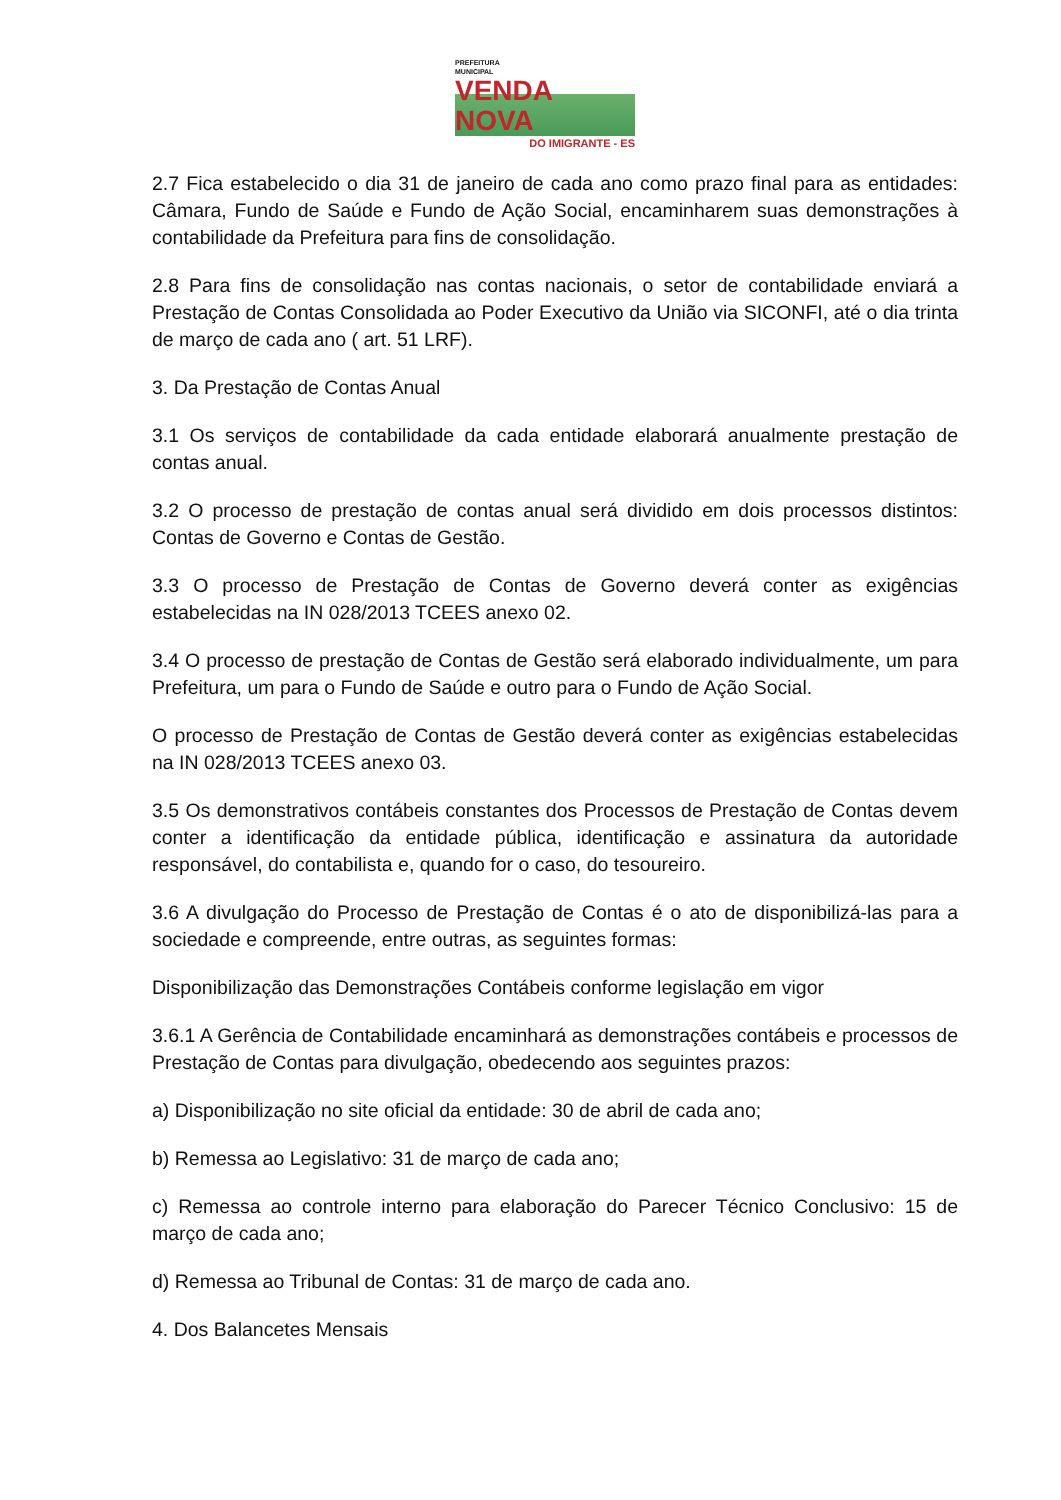PREFEITURA
MUNICIPAL
VENDA NOVA
DO IMIGRANTE - ES
2.7 Fica estabelecido o dia 31 de janeiro de cada ano como prazo final para as entidades: Câmara, Fundo de Saúde e Fundo de Ação Social, encaminharem suas demonstrações à contabilidade da Prefeitura para fins de consolidação.
2.8 Para fins de consolidação nas contas nacionais, o setor de contabilidade enviará a Prestação de Contas Consolidada ao Poder Executivo da União via SICONFI, até o dia trinta de março de cada ano ( art. 51 LRF).
3. Da Prestação de Contas Anual
3.1 Os serviços de contabilidade da cada entidade elaborará anualmente prestação de contas anual.
3.2 O processo de prestação de contas anual será dividido em dois processos distintos: Contas de Governo e Contas de Gestão.
3.3 O processo de Prestação de Contas de Governo deverá conter as exigências estabelecidas na IN 028/2013 TCEES anexo 02.
3.4 O processo de prestação de Contas de Gestão será elaborado individualmente, um para Prefeitura, um para o Fundo de Saúde e outro para o Fundo de Ação Social.
O processo de Prestação de Contas de Gestão deverá conter as exigências estabelecidas na IN 028/2013 TCEES anexo 03.
3.5 Os demonstrativos contábeis constantes dos Processos de Prestação de Contas devem conter a identificação da entidade pública, identificação e assinatura da autoridade responsável, do contabilista e, quando for o caso, do tesoureiro.
3.6 A divulgação do Processo de Prestação de Contas é o ato de disponibilizá-las para a sociedade e compreende, entre outras, as seguintes formas:
Disponibilização das Demonstrações Contábeis conforme legislação em vigor
3.6.1 A Gerência de Contabilidade encaminhará as demonstrações contábeis e processos de Prestação de Contas para divulgação, obedecendo aos seguintes prazos:
a) Disponibilização no site oficial da entidade: 30 de abril de cada ano;
b) Remessa ao Legislativo: 31 de março de cada ano;
c) Remessa ao controle interno para elaboração do Parecer Técnico Conclusivo: 15 de março de cada ano;
d) Remessa ao Tribunal de Contas: 31 de março de cada ano.
4. Dos Balancetes Mensais